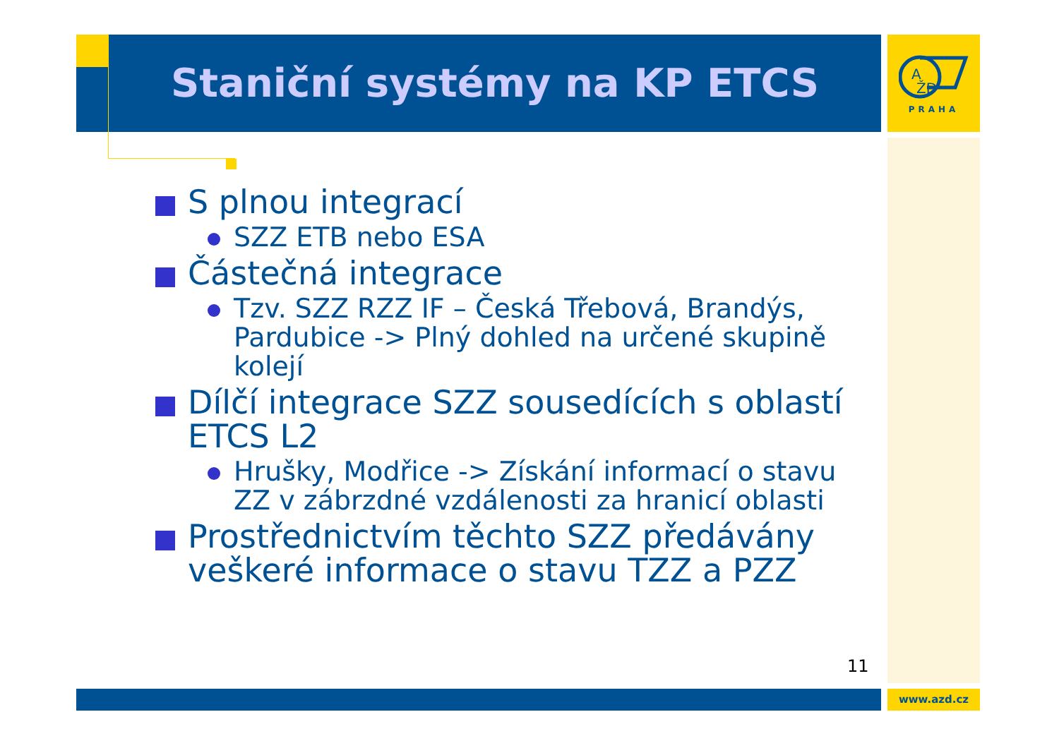Staniční systémy na KP ETCS
A
ŽD
PRAHA
S plnou integrací
SZZ ETB nebo ESA
Částečná integrace
Tzv. SZZ RZZ IF – Česká Třebová, Brandýs, Pardubice -> Plný dohled na určené skupině kolejí
Dílčí integrace SZZ sousedících s oblastí ETCS L2
Hrušky, Modřice -> Získání informací o stavu ZZ v zábrzdné vzdálenosti za hranicí oblasti
Prostřednictvím těchto SZZ předávány veškeré informace o stavu TZZ a PZZ
11
www.azd.cz